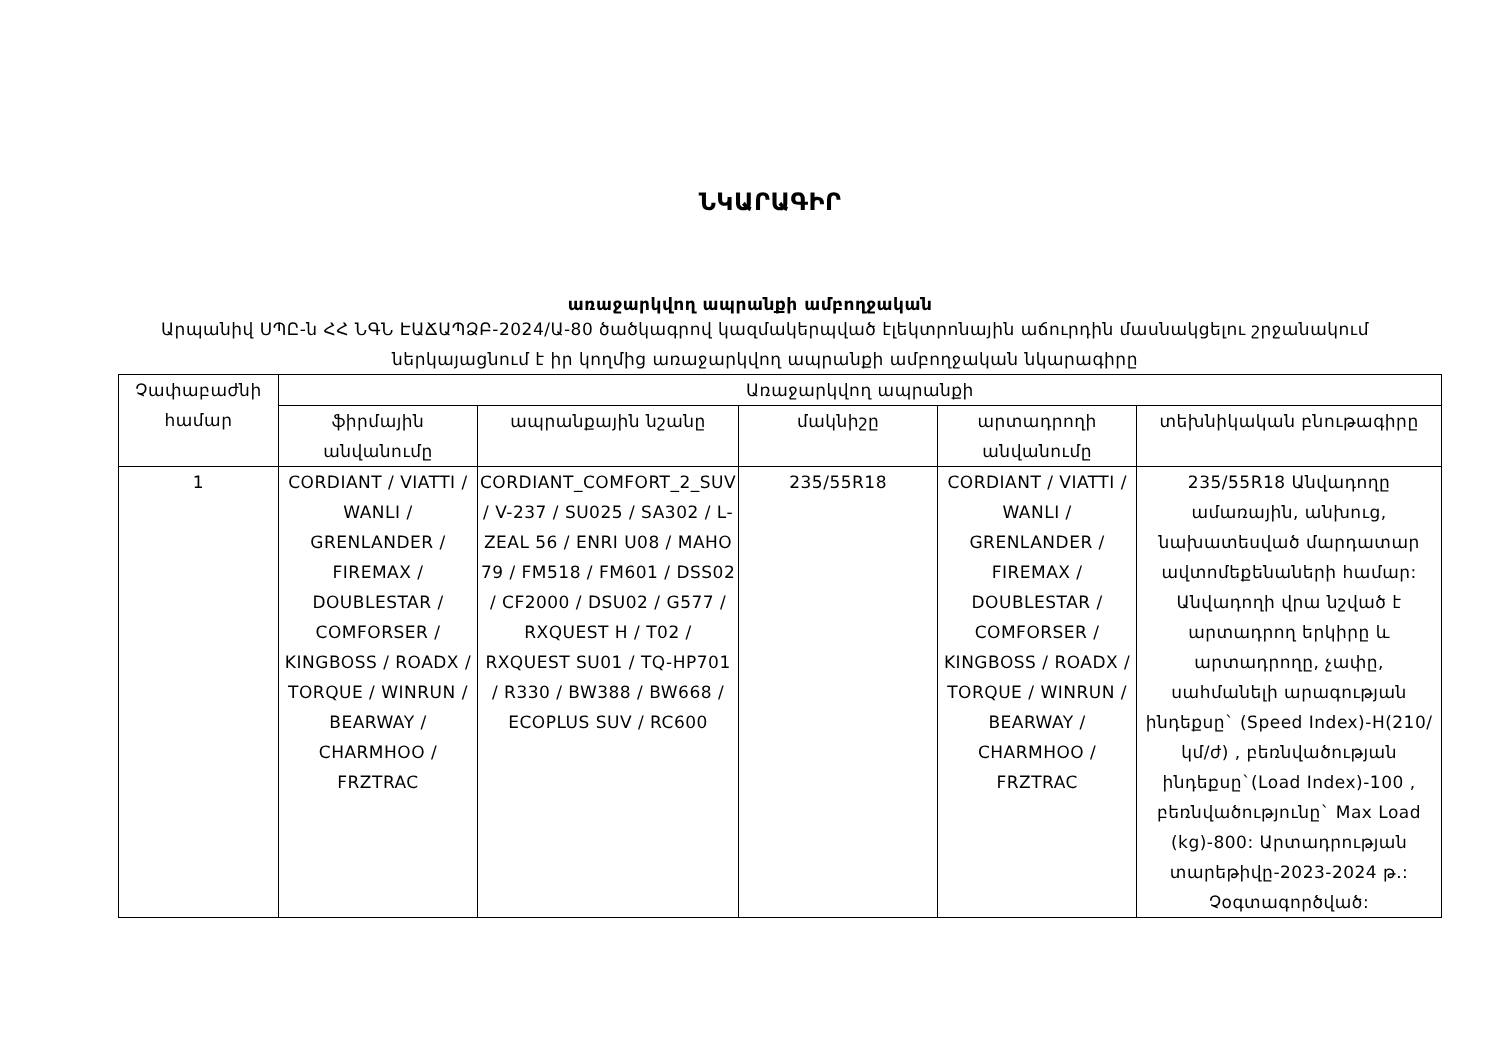ՆԿԱՐԱԳԻՐ
առաջարկվող ապրանքի ամբողջական
Արպանիվ ՍՊԸ-ն ՀՀ ՆԳՆ ԷԱՃԱՊՁԲ-2024/Ա-80 ծածկագրով կազմակերպված էլեկտրոնային աճուրդին մասնակցելու շրջանակում ներկայացնում է իր կողմից առաջարկվող ապրանքի ամբողջական նկարագիրը
| Չափաբաժնի համար | Առաջարկվող ապրանքի | | | | |
| --- | --- | --- | --- | --- | --- |
| | ֆիրմային անվանումը | ապրանքային նշանը | մակնիշը | արտադրողի անվանումը | տեխնիկական բնութագիրը |
| 1 | CORDIANT / VIATTI / WANLI / GRENLANDER / FIREMAX / DOUBLESTAR / COMFORSER / KINGBOSS / ROADX / TORQUE / WINRUN / BEARWAY / CHARMHOO / FRZTRAC | CORDIANT_COMFORT_2_SUV / V-237 / SU025 / SA302 / L-ZEAL 56 / ENRI U08 / MAHO 79 / FM518 / FM601 / DSS02 / CF2000 / DSU02 / G577 / RXQUEST H / T02 / RXQUEST SU01 / TQ-HP701 / R330 / BW388 / BW668 / ECOPLUS SUV / RC600 | 235/55R18 | CORDIANT / VIATTI / WANLI / GRENLANDER / FIREMAX / DOUBLESTAR / COMFORSER / KINGBOSS / ROADX / TORQUE / WINRUN / BEARWAY / CHARMHOO / FRZTRAC | 235/55R18 Անվադողը ամառային, անխուց, նախատեսված մարդատար ավտոմեքենաների համար: Անվադողի վրա նշված է արտադրող երկիրը և արտադրողը, չափը, սահմանելի արագության ինդեքսը` (Speed Index)-H(210/կմ/ժ) , բեռնվածության ինդեքսը`(Load Index)-100 , բեռնվածությունը` Max Load (kg)-800: Արտադրության տարեթիվը-2023-2024 թ.: Չօգտագործված: |